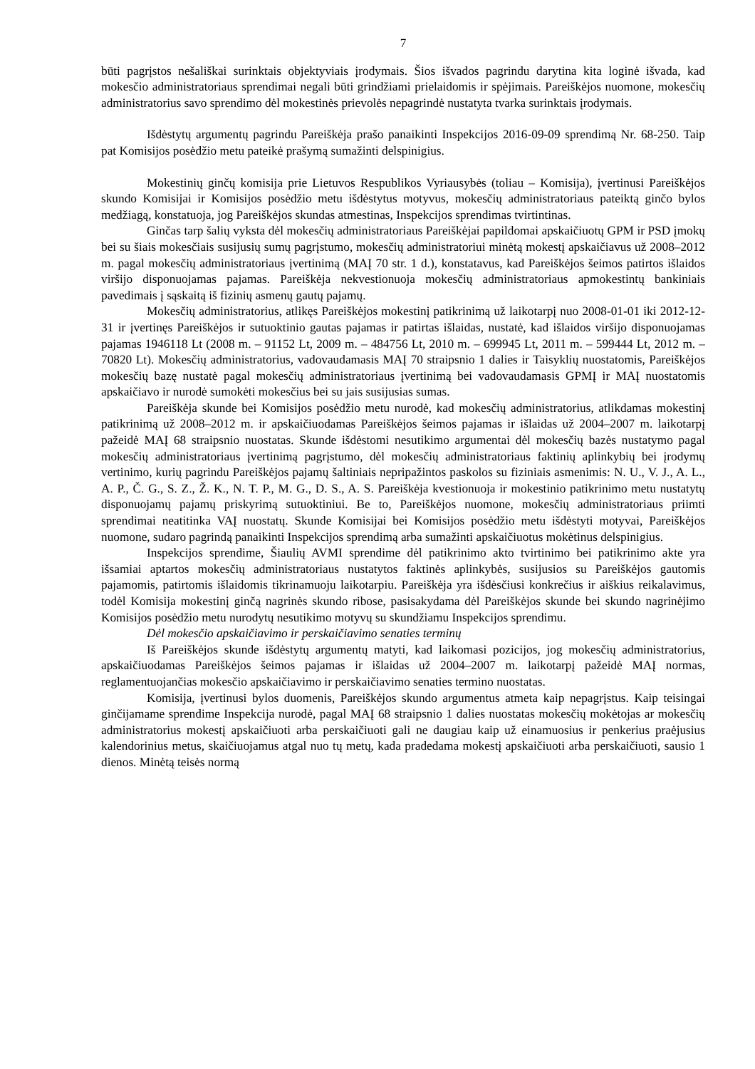7
būti pagrįstos nešališkai surinktais objektyviais įrodymais. Šios išvados pagrindu darytina kita loginė išvada, kad mokesčio administratoriaus sprendimai negali būti grindžiami prielaidomis ir spėjimais. Pareiškėjos nuomone, mokesčių administratorius savo sprendimo dėl mokestinės prievolės nepagrindė nustatyta tvarka surinktais įrodymais.
Išdėstytų argumentų pagrindu Pareiškėja prašo panaikinti Inspekcijos 2016-09-09 sprendimą Nr. 68-250. Taip pat Komisijos posėdžio metu pateikė prašymą sumažinti delspinigius.
Mokestinių ginčų komisija prie Lietuvos Respublikos Vyriausybės (toliau – Komisija), įvertinusi Pareiškėjos skundo Komisijai ir Komisijos posėdžio metu išdėstytus motyvus, mokesčių administratoriaus pateiktą ginčo bylos medžiagą, konstatuoja, jog Pareiškėjos skundas atmestinas, Inspekcijos sprendimas tvirtintinas.
Ginčas tarp šalių vyksta dėl mokesčių administratoriaus Pareiškėjai papildomai apskaičiuotų GPM ir PSD įmokų bei su šiais mokesčiais susijusių sumų pagrįstumo, mokesčių administratoriui minėtą mokestį apskaičiavus už 2008–2012 m. pagal mokesčių administratoriaus įvertinimą (MAĮ 70 str. 1 d.), konstatavus, kad Pareiškėjos šeimos patirtos išlaidos viršijo disponuojamas pajamas. Pareiškėja nekvestionuoja mokesčių administratoriaus apmokestintų bankiniais pavedimais į sąskaitą iš fizinių asmenų gautų pajamų.
Mokesčių administratorius, atlikęs Pareiškėjos mokestinį patikrinimą už laikotarpį nuo 2008-01-01 iki 2012-12-31 ir įvertinęs Pareiškėjos ir sutuoktinio gautas pajamas ir patirtas išlaidas, nustatė, kad išlaidos viršijo disponuojamas pajamas 1946118 Lt (2008 m. – 91152 Lt, 2009 m. – 484756 Lt, 2010 m. – 699945 Lt, 2011 m. – 599444 Lt, 2012 m. – 70820 Lt). Mokesčių administratorius, vadovaudamasis MAĮ 70 straipsnio 1 dalies ir Taisyklių nuostatomis, Pareiškėjos mokesčių bazę nustatė pagal mokesčių administratoriaus įvertinimą bei vadovaudamasis GPMĮ ir MAĮ nuostatomis apskaičiavo ir nurodė sumokėti mokesčius bei su jais susijusias sumas.
Pareiškėja skunde bei Komisijos posėdžio metu nurodė, kad mokesčių administratorius, atlikdamas mokestinį patikrinimą už 2008–2012 m. ir apskaičiuodamas Pareiškėjos šeimos pajamas ir išlaidas už 2004–2007 m. laikotarpį pažeidė MAĮ 68 straipsnio nuostatas. Skunde išdėstomi nesutikimo argumentai dėl mokesčių bazės nustatymo pagal mokesčių administratoriaus įvertinimą pagrįstumo, dėl mokesčių administratoriaus faktinių aplinkybių bei įrodymų vertinimo, kurių pagrindu Pareiškėjos pajamų šaltiniais nepripažintos paskolos su fiziniais asmenimis: N. U., V. J., A. L., A. P., Č. G., S. Z., Ž. K., N. T. P., M. G., D. S., A. S. Pareiškėja kvestionuoja ir mokestinio patikrinimo metu nustatytų disponuojamų pajamų priskyrimą sutuoktiniui. Be to, Pareiškėjos nuomone, mokesčių administratoriaus priimti sprendimai neatitinka VAĮ nuostatų. Skunde Komisijai bei Komisijos posėdžio metu išdėstyti motyvai, Pareiškėjos nuomone, sudaro pagrindą panaikinti Inspekcijos sprendimą arba sumažinti apskaičiuotus mokėtinus delspinigius.
Inspekcijos sprendime, Šiaulių AVMI sprendime dėl patikrinimo akto tvirtinimo bei patikrinimo akte yra išsamiai aptartos mokesčių administratoriaus nustatytos faktinės aplinkybės, susijusios su Pareiškėjos gautomis pajamomis, patirtomis išlaidomis tikrinamuoju laikotarpiu. Pareiškėja yra išdėsčiusi konkrečius ir aiškius reikalavimus, todėl Komisija mokestinį ginčą nagrinės skundo ribose, pasisakydama dėl Pareiškėjos skunde bei skundo nagrinėjimo Komisijos posėdžio metu nurodytų nesutikimo motyvų su skundžiamu Inspekcijos sprendimu.
Dėl mokesčio apskaičiavimo ir perskaičiavimo senaties terminų
Iš Pareiškėjos skunde išdėstytų argumentų matyti, kad laikomasi pozicijos, jog mokesčių administratorius, apskaičiuodamas Pareiškėjos šeimos pajamas ir išlaidas už 2004–2007 m. laikotarpį pažeidė MAĮ normas, reglamentuojančias mokesčio apskaičiavimo ir perskaičiavimo senaties termino nuostatas.
Komisija, įvertinusi bylos duomenis, Pareiškėjos skundo argumentus atmeta kaip nepagrįstus. Kaip teisingai ginčijamame sprendime Inspekcija nurodė, pagal MAĮ 68 straipsnio 1 dalies nuostatas mokesčių mokėtojas ar mokesčių administratorius mokestį apskaičiuoti arba perskaičiuoti gali ne daugiau kaip už einamuosius ir penkerius praėjusius kalendorinius metus, skaičiuojamus atgal nuo tų metų, kada pradedama mokestį apskaičiuoti arba perskaičiuoti, sausio 1 dienos. Minėtą teisės normą